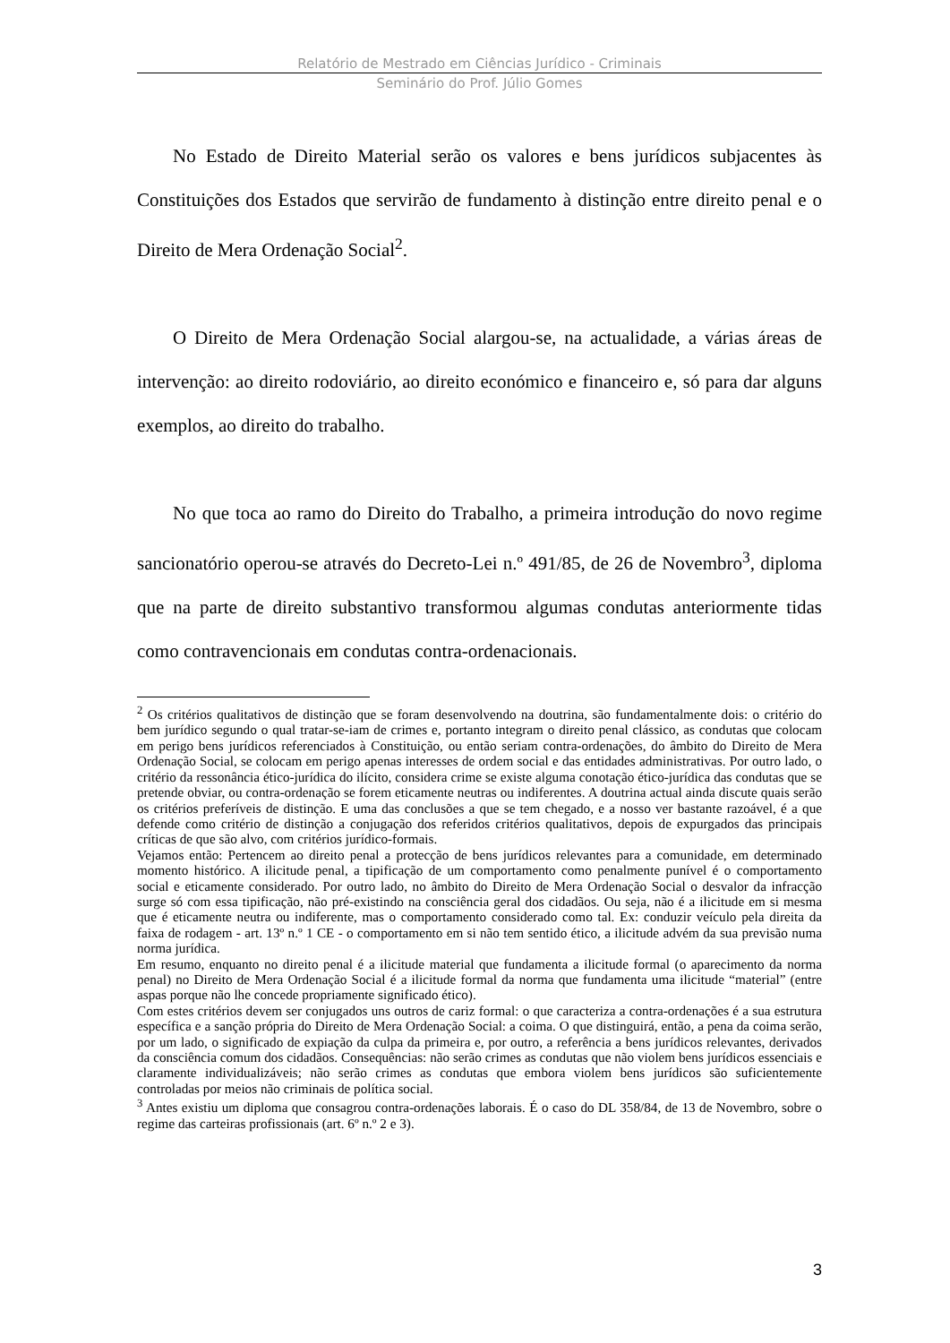Relatório de Mestrado em Ciências Jurídico - Criminais
Seminário do Prof. Júlio Gomes
No Estado de Direito Material serão os valores e bens jurídicos subjacentes às Constituições dos Estados que servirão de fundamento à distinção entre direito penal e o Direito de Mera Ordenação Social<sup>2</sup>.
O Direito de Mera Ordenação Social alargou-se, na actualidade, a várias áreas de intervenção: ao direito rodoviário, ao direito económico e financeiro e, só para dar alguns exemplos, ao direito do trabalho.
No que toca ao ramo do Direito do Trabalho, a primeira introdução do novo regime sancionatório operou-se através do Decreto-Lei n.º 491/85, de 26 de Novembro<sup>3</sup>, diploma que na parte de direito substantivo transformou algumas condutas anteriormente tidas como contravencionais em condutas contra-ordenacionais.
<sup>2</sup> Os critérios qualitativos de distinção que se foram desenvolvendo na doutrina, são fundamentalmente dois: o critério do bem jurídico segundo o qual tratar-se-iam de crimes e, portanto integram o direito penal clássico, as condutas que colocam em perigo bens jurídicos referenciados à Constituição, ou então seriam contra-ordenações, do âmbito do Direito de Mera Ordenação Social, se colocam em perigo apenas interesses de ordem social e das entidades administrativas. Por outro lado, o critério da ressonância ético-jurídica do ilícito, considera crime se existe alguma conotação ético-jurídica das condutas que se pretende obviar, ou contra-ordenação se forem eticamente neutras ou indiferentes. A doutrina actual ainda discute quais serão os critérios preferíveis de distinção. E uma das conclusões a que se tem chegado, e a nosso ver bastante razoável, é a que defende como critério de distinção a conjugação dos referidos critérios qualitativos, depois de expurgados das principais críticas de que são alvo, com critérios jurídico-formais.
Vejamos então: Pertencem ao direito penal a protecção de bens jurídicos relevantes para a comunidade, em determinado momento histórico. A ilicitude penal, a tipificação de um comportamento como penalmente punível é o comportamento social e eticamente considerado. Por outro lado, no âmbito do Direito de Mera Ordenação Social o desvalor da infracção surge só com essa tipificação, não pré-existindo na consciência geral dos cidadãos. Ou seja, não é a ilicitude em si mesma que é eticamente neutra ou indiferente, mas o comportamento considerado como tal. Ex: conduzir veículo pela direita da faixa de rodagem - art. 13º n.º 1 CE - o comportamento em si não tem sentido ético, a ilicitude advém da sua previsão numa norma jurídica.
Em resumo, enquanto no direito penal é a ilicitude material que fundamenta a ilicitude formal (o aparecimento da norma penal) no Direito de Mera Ordenação Social é a ilicitude formal da norma que fundamenta uma ilicitude “material” (entre aspas porque não lhe concede propriamente significado ético).
Com estes critérios devem ser conjugados uns outros de cariz formal: o que caracteriza a contra-ordenações é a sua estrutura específica e a sanção própria do Direito de Mera Ordenação Social: a coima. O que distinguirá, então, a pena da coima serão, por um lado, o significado de expiação da culpa da primeira e, por outro, a referência a bens jurídicos relevantes, derivados da consciência comum dos cidadãos. Consequências: não serão crimes as condutas que não violem bens jurídicos essenciais e claramente individualizáveis; não serão crimes as condutas que embora violem bens jurídicos são suficientemente controladas por meios não criminais de política social.
<sup>3</sup> Antes existiu um diploma que consagrou contra-ordenações laborais. É o caso do DL 358/84, de 13 de Novembro, sobre o regime das carteiras profissionais (art. 6º n.º 2 e 3).
3